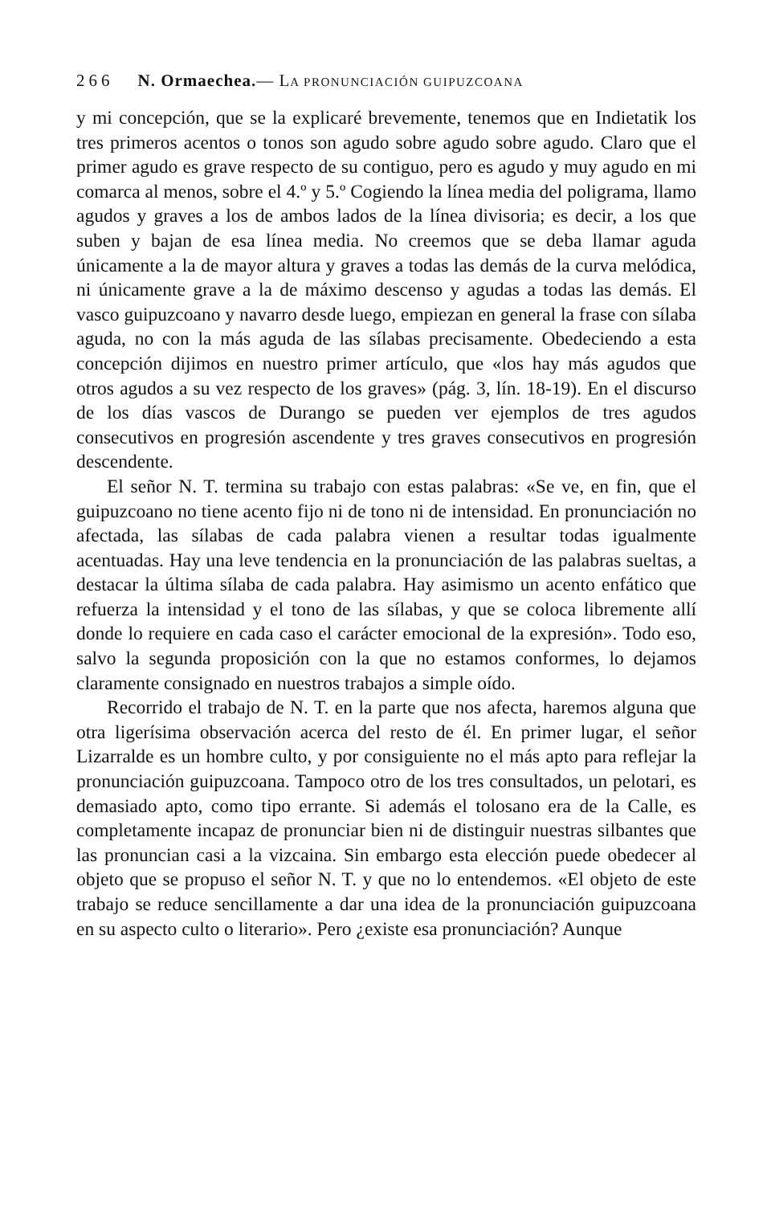266 N. Ormaechea.— LA PRONUNCIACIÓN GUIPUZCOANA
y mi concepción, que se la explicaré brevemente, tenemos que en Indietatik los tres primeros acentos o tonos son agudo sobre agudo sobre agudo. Claro que el primer agudo es grave respecto de su contiguo, pero es agudo y muy agudo en mi comarca al menos, sobre el 4.º y 5.º Cogiendo la línea media del poligrama, llamo agudos y graves a los de ambos lados de la línea divisoria; es decir, a los que suben y bajan de esa línea media. No creemos que se deba llamar aguda únicamente a la de mayor altura y graves a todas las demás de la curva melódica, ni únicamente grave a la de máximo descenso y agudas a todas las demás. El vasco guipuzcoano y navarro desde luego, empiezan en general la frase con sílaba aguda, no con la más aguda de las sílabas precisamente. Obedeciendo a esta concepción dijimos en nuestro primer artículo, que «los hay más agudos que otros agudos a su vez respecto de los graves» (pág. 3, lín. 18-19). En el discurso de los días vascos de Durango se pueden ver ejemplos de tres agudos consecutivos en progresión ascendente y tres graves consecutivos en progresión descendente.
El señor N. T. termina su trabajo con estas palabras: «Se ve, en fin, que el guipuzcoano no tiene acento fijo ni de tono ni de intensidad. En pronunciación no afectada, las sílabas de cada palabra vienen a resultar todas igualmente acentuadas. Hay una leve tendencia en la pronunciación de las palabras sueltas, a destacar la última sílaba de cada palabra. Hay asimismo un acento enfático que refuerza la intensidad y el tono de las sílabas, y que se coloca libremente allí donde lo requiere en cada caso el carácter emocional de la expresión». Todo eso, salvo la segunda proposición con la que no estamos conformes, lo dejamos claramente consignado en nuestros trabajos a simple oído.
Recorrido el trabajo de N. T. en la parte que nos afecta, haremos alguna que otra ligerísima observación acerca del resto de él. En primer lugar, el señor Lizarralde es un hombre culto, y por consiguiente no el más apto para reflejar la pronunciación guipuzcoana. Tampoco otro de los tres consultados, un pelotari, es demasiado apto, como tipo errante. Si además el tolosano era de la Calle, es completamente incapaz de pronunciar bien ni de distinguir nuestras silbantes que las pronuncian casi a la vizcaina. Sin embargo esta elección puede obedecer al objeto que se propuso el señor N. T. y que no lo entendemos. «El objeto de este trabajo se reduce sencillamente a dar una idea de la pronunciación guipuzcoana en su aspecto culto o literario». Pero ¿existe esa pronunciación? Aunque